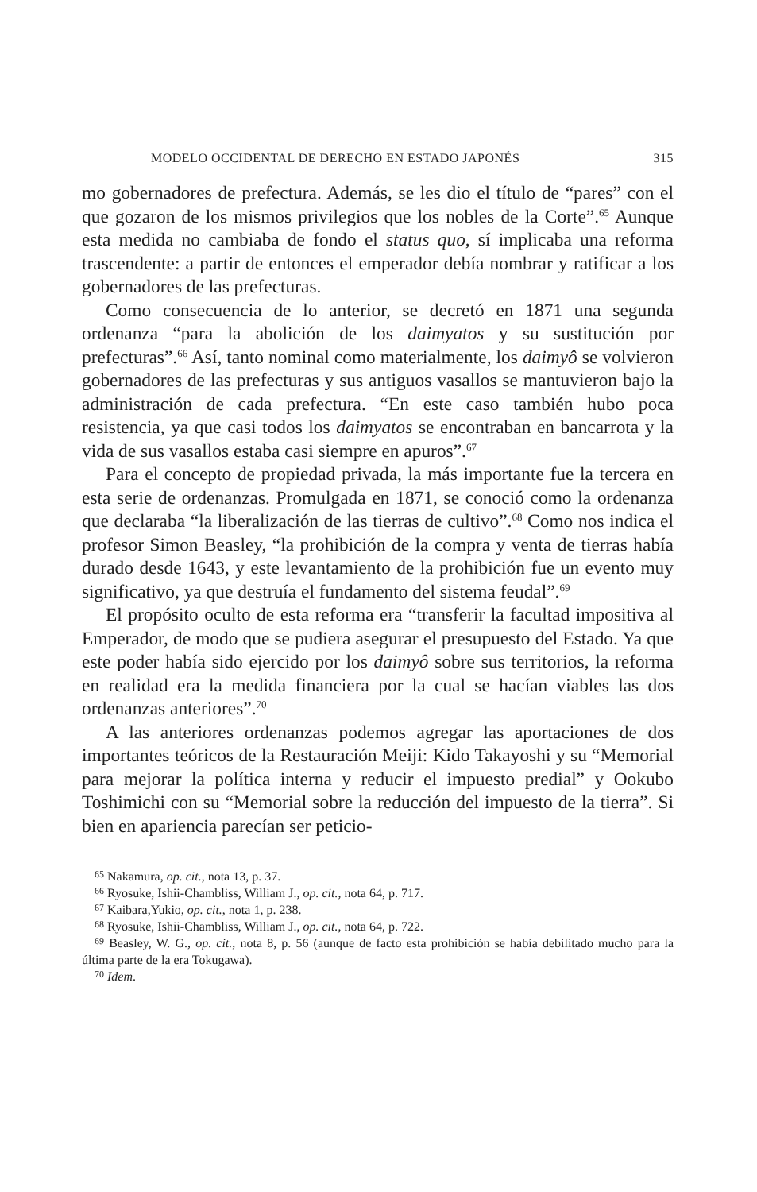MODELO OCCIDENTAL DE DERECHO EN ESTADO JAPONÉS 315
mo gobernadores de prefectura. Además, se les dio el título de “pares” con el que gozaron de los mismos privilegios que los nobles de la Corte”.<sup>65</sup> Aunque esta medida no cambiaba de fondo el status quo, sí implicaba una reforma trascendente: a partir de entonces el emperador debía nombrar y ratificar a los gobernadores de las prefecturas.
Como consecuencia de lo anterior, se decretó en 1871 una segunda ordenanza “para la abolición de los daimyatos y su sustitución por prefecturas”.<sup>66</sup> Así, tanto nominal como materialmente, los daimyô se volvieron gobernadores de las prefecturas y sus antiguos vasallos se mantuvieron bajo la administración de cada prefectura. “En este caso también hubo poca resistencia, ya que casi todos los daimyatos se encontraban en bancarrota y la vida de sus vasallos estaba casi siempre en apuros”.<sup>67</sup>
Para el concepto de propiedad privada, la más importante fue la tercera en esta serie de ordenanzas. Promulgada en 1871, se conoció como la ordenanza que declaraba “la liberalización de las tierras de cultivo”.<sup>68</sup> Como nos indica el profesor Simon Beasley, “la prohibición de la compra y venta de tierras había durado desde 1643, y este levantamiento de la prohibición fue un evento muy significativo, ya que destruía el fundamento del sistema feudal”.<sup>69</sup>
El propósito oculto de esta reforma era “transferir la facultad impositiva al Emperador, de modo que se pudiera asegurar el presupuesto del Estado. Ya que este poder había sido ejercido por los daimyô sobre sus territorios, la reforma en realidad era la medida financiera por la cual se hacían viables las dos ordenanzas anteriores”.<sup>70</sup>
A las anteriores ordenanzas podemos agregar las aportaciones de dos importantes teóricos de la Restauración Meiji: Kido Takayoshi y su “Memorial para mejorar la política interna y reducir el impuesto predial” y Ookubo Toshimichi con su “Memorial sobre la reducción del impuesto de la tierra”. Si bien en apariencia parecían ser peticio-
<sup>65</sup> Nakamura, op. cit., nota 13, p. 37.
<sup>66</sup> Ryosuke, Ishii-Chambliss, William J., op. cit., nota 64, p. 717.
<sup>67</sup> Kaibara,Yukio, op. cit., nota 1, p. 238.
<sup>68</sup> Ryosuke, Ishii-Chambliss, William J., op. cit., nota 64, p. 722.
<sup>69</sup> Beasley, W. G., op. cit., nota 8, p. 56 (aunque de facto esta prohibición se había debilitado mucho para la última parte de la era Tokugawa).
<sup>70</sup> Idem.